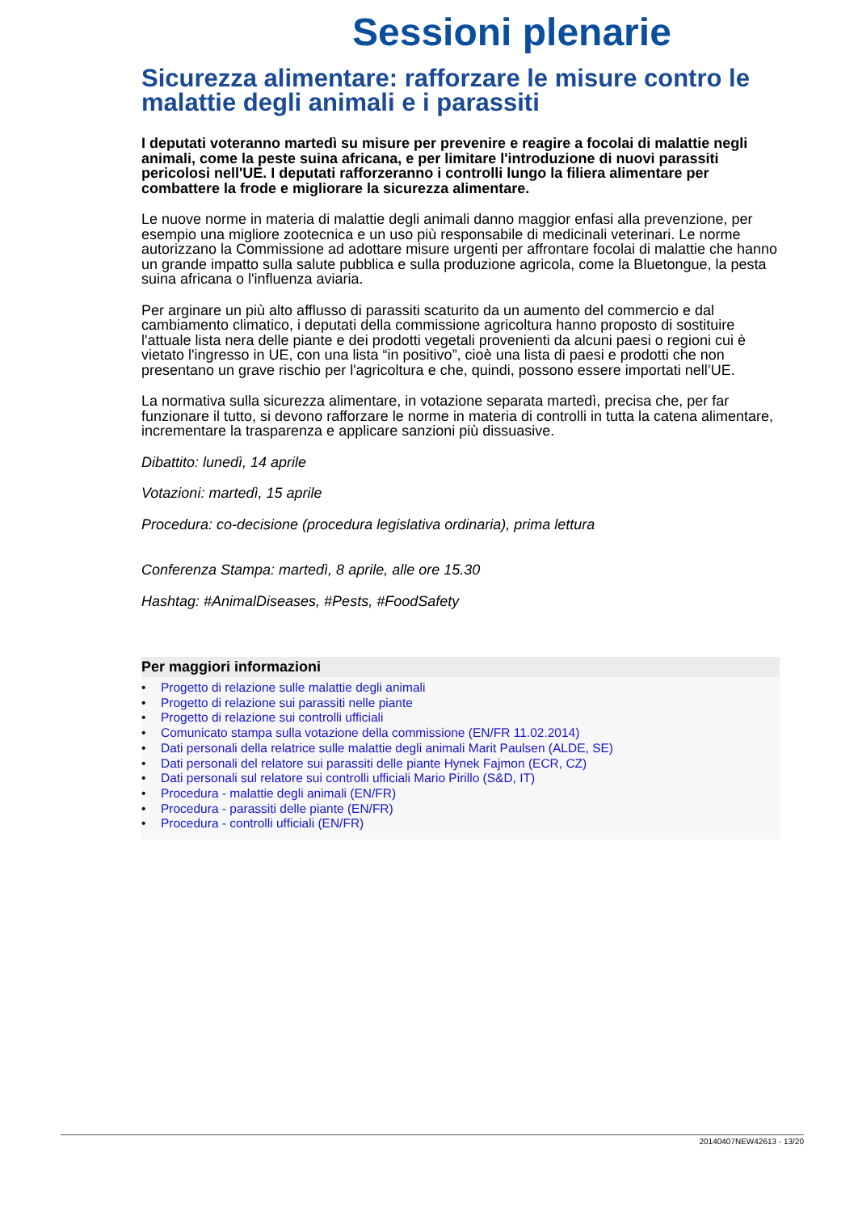Sessioni plenarie
Sicurezza alimentare: rafforzare le misure contro le malattie degli animali e i parassiti
I deputati voteranno martedì su misure per prevenire e reagire a focolai di malattie negli animali, come la peste suina africana, e per limitare l'introduzione di nuovi parassiti pericolosi nell'UE. I deputati rafforzeranno i controlli lungo la filiera alimentare per combattere la frode e migliorare la sicurezza alimentare.
Le nuove norme in materia di malattie degli animali danno maggior enfasi alla prevenzione, per esempio una migliore zootecnica e un uso più responsabile di medicinali veterinari. Le norme autorizzano la Commissione ad adottare misure urgenti per affrontare focolai di malattie che hanno un grande impatto sulla salute pubblica e sulla produzione agricola, come la Bluetongue, la pesta suina africana o l'influenza aviaria.
Per arginare un più alto afflusso di parassiti scaturito da un aumento del commercio e dal cambiamento climatico, i deputati della commissione agricoltura hanno proposto di sostituire l'attuale lista nera delle piante e dei prodotti vegetali provenienti da alcuni paesi o regioni cui è vietato l'ingresso in UE, con una lista “in positivo”, cioè una lista di paesi e prodotti che non presentano un grave rischio per l'agricoltura e che, quindi, possono essere importati nell’UE.
La normativa sulla sicurezza alimentare, in votazione separata martedì, precisa che, per far funzionare il tutto, si devono rafforzare le norme in materia di controlli in tutta la catena alimentare, incrementare la trasparenza e applicare sanzioni più dissuasive.
Dibattito: lunedì, 14 aprile
Votazioni: martedì, 15 aprile
Procedura: co-decisione (procedura legislativa ordinaria), prima lettura
Conferenza Stampa: martedì, 8 aprile, alle ore 15.30
Hashtag: #AnimalDiseases, #Pests, #FoodSafety
Per maggiori informazioni
• Progetto di relazione sulle malattie degli animali
• Progetto di relazione sui parassiti nelle piante
• Progetto di relazione sui controlli ufficiali
• Comunicato stampa sulla votazione della commissione (EN/FR 11.02.2014)
• Dati personali della relatrice sulle malattie degli animali Marit Paulsen (ALDE, SE)
• Dati personali del relatore sui parassiti delle piante Hynek Fajmon (ECR, CZ)
• Dati personali sul relatore sui controlli ufficiali Mario Pirillo (S&D, IT)
• Procedura - malattie degli animali (EN/FR)
• Procedura - parassiti delle piante (EN/FR)
• Procedura - controlli ufficiali (EN/FR)
20140407NEW42613 - 13/20